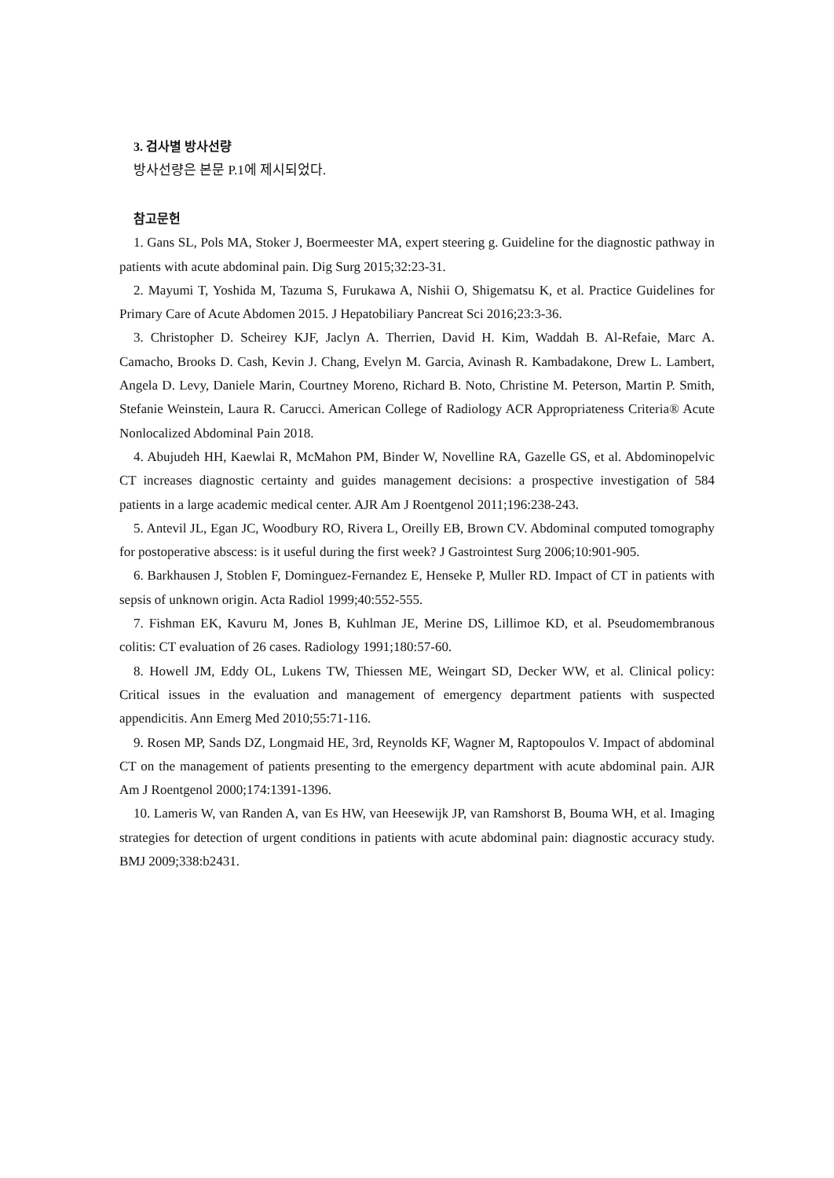3. 검사별 방사선량
방사선량은 본문 P.1에 제시되었다.
참고문헌
1. Gans SL, Pols MA, Stoker J, Boermeester MA, expert steering g. Guideline for the diagnostic pathway in patients with acute abdominal pain. Dig Surg 2015;32:23-31.
2. Mayumi T, Yoshida M, Tazuma S, Furukawa A, Nishii O, Shigematsu K, et al. Practice Guidelines for Primary Care of Acute Abdomen 2015. J Hepatobiliary Pancreat Sci 2016;23:3-36.
3. Christopher D. Scheirey KJF, Jaclyn A. Therrien, David H. Kim, Waddah B. Al-Refaie, Marc A. Camacho, Brooks D. Cash, Kevin J. Chang, Evelyn M. Garcia, Avinash R. Kambadakone, Drew L. Lambert, Angela D. Levy, Daniele Marin, Courtney Moreno, Richard B. Noto, Christine M. Peterson, Martin P. Smith, Stefanie Weinstein, Laura R. Carucci. American College of Radiology ACR Appropriateness Criteria® Acute Nonlocalized Abdominal Pain 2018.
4. Abujudeh HH, Kaewlai R, McMahon PM, Binder W, Novelline RA, Gazelle GS, et al. Abdominopelvic CT increases diagnostic certainty and guides management decisions: a prospective investigation of 584 patients in a large academic medical center. AJR Am J Roentgenol 2011;196:238-243.
5. Antevil JL, Egan JC, Woodbury RO, Rivera L, Oreilly EB, Brown CV. Abdominal computed tomography for postoperative abscess: is it useful during the first week? J Gastrointest Surg 2006;10:901-905.
6. Barkhausen J, Stoblen F, Dominguez-Fernandez E, Henseke P, Muller RD. Impact of CT in patients with sepsis of unknown origin. Acta Radiol 1999;40:552-555.
7. Fishman EK, Kavuru M, Jones B, Kuhlman JE, Merine DS, Lillimoe KD, et al. Pseudomembranous colitis: CT evaluation of 26 cases. Radiology 1991;180:57-60.
8. Howell JM, Eddy OL, Lukens TW, Thiessen ME, Weingart SD, Decker WW, et al. Clinical policy: Critical issues in the evaluation and management of emergency department patients with suspected appendicitis. Ann Emerg Med 2010;55:71-116.
9. Rosen MP, Sands DZ, Longmaid HE, 3rd, Reynolds KF, Wagner M, Raptopoulos V. Impact of abdominal CT on the management of patients presenting to the emergency department with acute abdominal pain. AJR Am J Roentgenol 2000;174:1391-1396.
10. Lameris W, van Randen A, van Es HW, van Heesewijk JP, van Ramshorst B, Bouma WH, et al. Imaging strategies for detection of urgent conditions in patients with acute abdominal pain: diagnostic accuracy study. BMJ 2009;338:b2431.